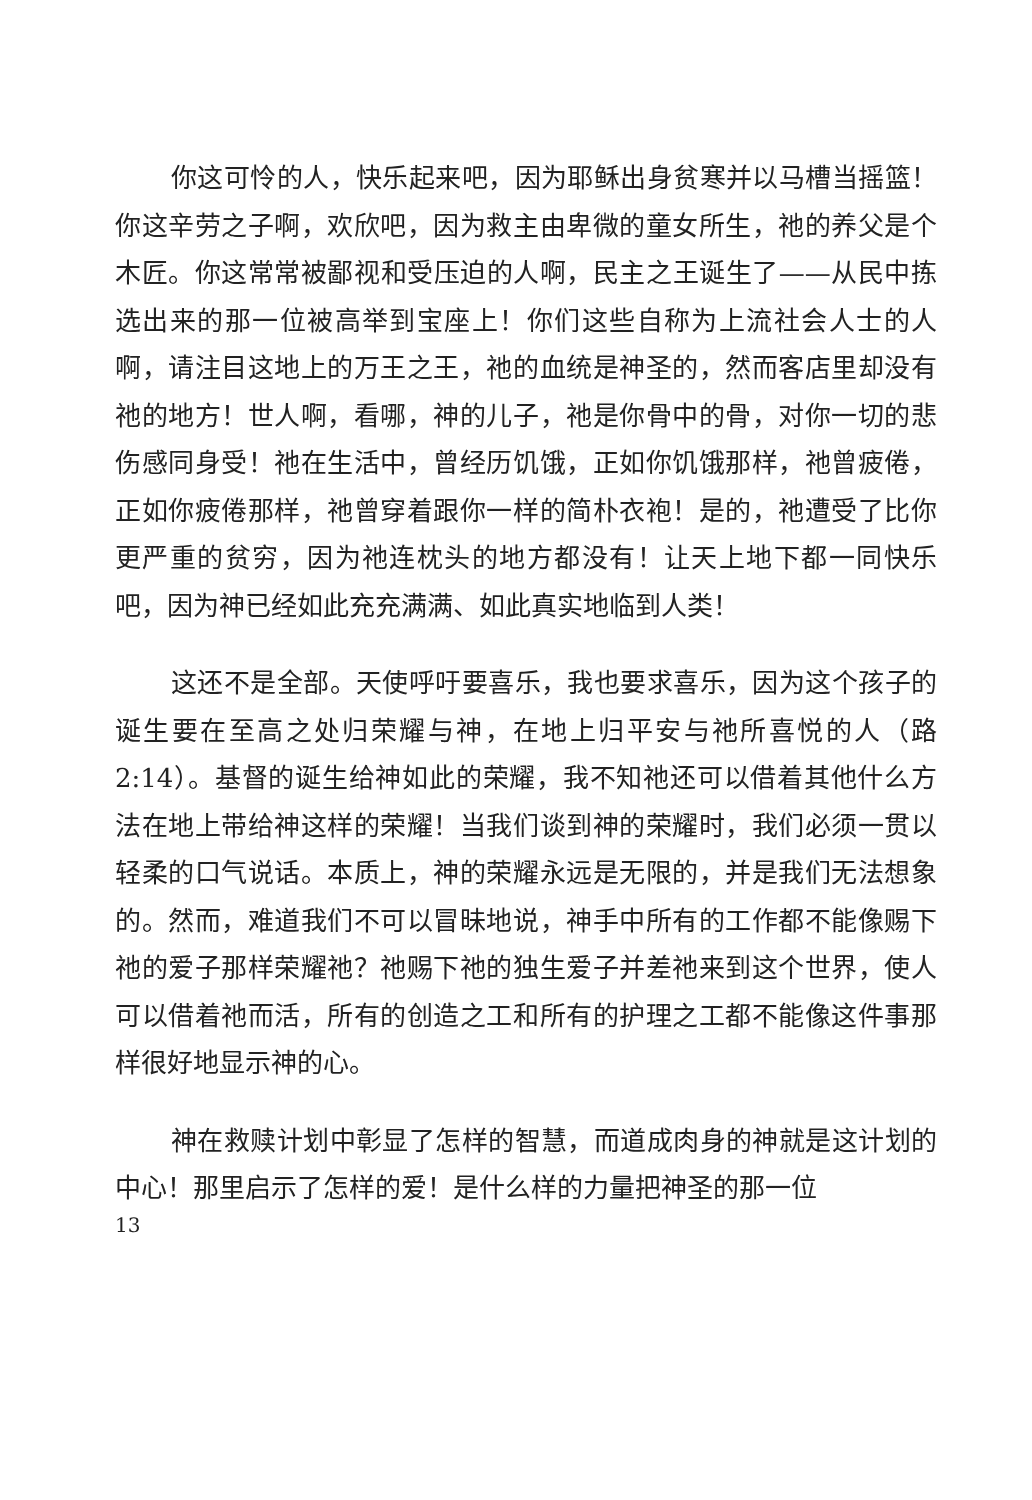你这可怜的人，快乐起来吧，因为耶稣出身贫寒并以马槽当摇篮！你这辛劳之子啊，欢欣吧，因为救主由卑微的童女所生，祂的养父是个木匠。你这常常被鄙视和受压迫的人啊，民主之王诞生了——从民中拣选出来的那一位被高举到宝座上！你们这些自称为上流社会人士的人啊，请注目这地上的万王之王，祂的血统是神圣的，然而客店里却没有祂的地方！世人啊，看哪，神的儿子，祂是你骨中的骨，对你一切的悲伤感同身受！祂在生活中，曾经历饥饿，正如你饥饿那样，祂曾疲倦，正如你疲倦那样，祂曾穿着跟你一样的简朴衣袍！是的，祂遭受了比你更严重的贫穷，因为祂连枕头的地方都没有！让天上地下都一同快乐吧，因为神已经如此充充满满、如此真实地临到人类！
这还不是全部。天使呼吁要喜乐，我也要求喜乐，因为这个孩子的诞生要在至高之处归荣耀与神，在地上归平安与祂所喜悦的人（路 2:14）。基督的诞生给神如此的荣耀，我不知祂还可以借着其他什么方法在地上带给神这样的荣耀！当我们谈到神的荣耀时，我们必须一贯以轻柔的口气说话。本质上，神的荣耀永远是无限的，并是我们无法想象的。然而，难道我们不可以冒昧地说，神手中所有的工作都不能像赐下祂的爱子那样荣耀祂？祂赐下祂的独生爱子并差祂来到这个世界，使人可以借着祂而活，所有的创造之工和所有的护理之工都不能像这件事那样很好地显示神的心。
神在救赎计划中彰显了怎样的智慧，而道成肉身的神就是这计划的中心！那里启示了怎样的爱！是什么样的力量把神圣的那一位
13